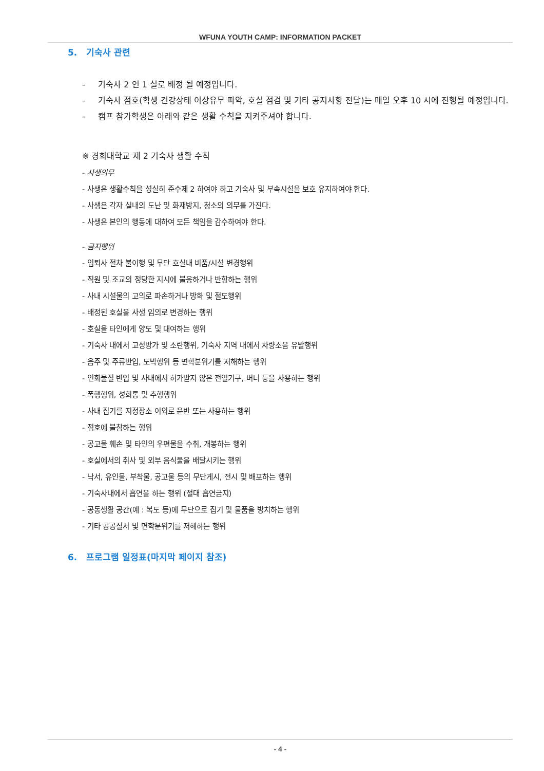WFUNA YOUTH CAMP: INFORMATION PACKET
5. 기숙사 관련
- 기숙사 2 인 1 실로 배정 될 예정입니다.
- 기숙사 점호(학생 건강상태 이상유무 파악, 호실 점검 및 기타 공지사항 전달)는 매일 오후 10 시에 진행될 예정입니다.
- 캠프 참가학생은 아래와 같은 생활 수칙을 지켜주셔야 합니다.
※ 경희대학교 제 2 기숙사 생활 수칙
- 사생의무
- 사생은 생활수칙을 성실히 준수제 2 하여야 하고 기숙사 및 부속시설을 보호 유지하여야 한다.
- 사생은 각자 실내의 도난 및 화재방지, 청소의 의무를 가진다.
- 사생은 본인의 행동에 대하여 모든 책임을 감수하여야 한다.
- 금지행위
- 입퇴사 절차 불이행 및 무단 호실내 비품/시설 변경행위
- 직원 및 조교의 정당한 지시에 불응하거나 반항하는 행위
- 사내 시설물의 고의로 파손하거나 방화 및 절도행위
- 배정된 호실을 사생 임의로 변경하는 행위
- 호실을 타인에게 양도 및 대여하는 행위
- 기숙사 내에서 고성방가 및 소란행위, 기숙사 지역 내에서 차량소음 유발행위
- 음주 및 주류반입, 도박행위 등 면학분위기를 저해하는 행위
- 인화물질 반입 및 사내에서 허가받지 않은 전열기구, 버너 등을 사용하는 행위
- 폭행행위, 성희롱 및 추행행위
- 사내 집기를 지정장소 이외로 운반 또는 사용하는 행위
- 점호에 불참하는 행위
- 공고물 훼손 및 타인의 우편물을 수취, 개봉하는 행위
- 호실에서의 취사 및 외부 음식물을 배달시키는 행위
- 낙서, 유인물, 부착물, 공고물 등의 무단게시, 전시 및 배포하는 행위
- 기숙사내에서 흡연을 하는 행위 (절대 흡연금지)
- 공동생활 공간(예 : 복도 등)에 무단으로 집기 및 물품을 방치하는 행위
- 기타 공공질서 및 면학분위기를 저해하는 행위
6. 프로그램 일정표(마지막 페이지 참조)
- 4 -